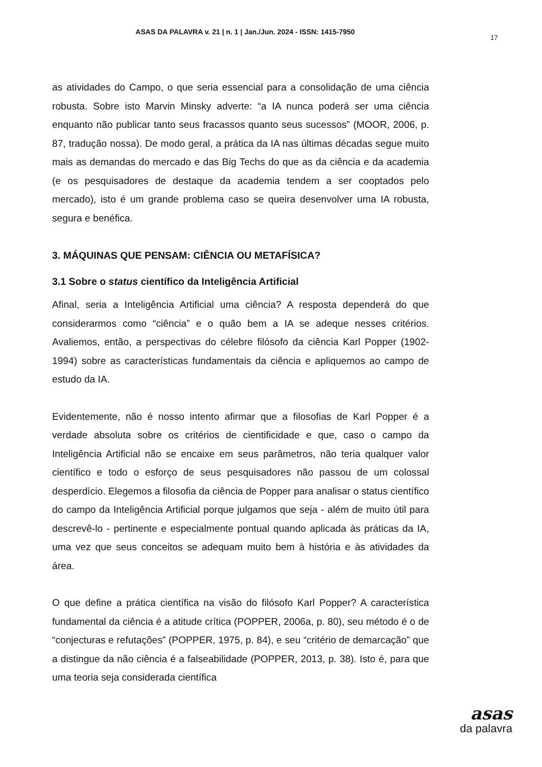ASAS DA PALAVRA v. 21 | n. 1 | Jan./Jun. 2024 - ISSN: 1415-7950
17
as atividades do Campo, o que seria essencial para a consolidação de uma ciência robusta. Sobre isto Marvin Minsky adverte: “a IA nunca poderá ser uma ciência enquanto não publicar tanto seus fracassos quanto seus sucessos” (MOOR, 2006, p. 87, tradução nossa). De modo geral, a prática da IA nas últimas décadas segue muito mais as demandas do mercado e das Big Techs do que as da ciência e da academia (e os pesquisadores de destaque da academia tendem a ser cooptados pelo mercado), isto é um grande problema caso se queira desenvolver uma IA robusta, segura e benéfica.
3. MÁQUINAS QUE PENSAM: CIÊNCIA OU METAFÍSICA?
3.1 Sobre o status científico da Inteligência Artificial
Afinal, seria a Inteligência Artificial uma ciência? A resposta dependerá do que considerarmos como “ciência” e o quão bem a IA se adeque nesses critérios. Avaliemos, então, a perspectivas do célebre filósofo da ciência Karl Popper (1902-1994) sobre as características fundamentais da ciência e apliquemos ao campo de estudo da IA.
Evidentemente, não é nosso intento afirmar que a filosofias de Karl Popper é a verdade absoluta sobre os critérios de cientificidade e que, caso o campo da Inteligência Artificial não se encaixe em seus parâmetros, não teria qualquer valor científico e todo o esforço de seus pesquisadores não passou de um colossal desperdício. Elegemos a filosofia da ciência de Popper para analisar o status científico do campo da Inteligência Artificial porque julgamos que seja - além de muito útil para descrevê-lo - pertinente e especialmente pontual quando aplicada às práticas da IA, uma vez que seus conceitos se adequam muito bem à história e às atividades da área.
O que define a prática científica na visão do filósofo Karl Popper? A característica fundamental da ciência é a atitude crítica (POPPER, 2006a, p. 80), seu método é o de “conjecturas e refutações” (POPPER, 1975, p. 84), e seu “critério de demarcação” que a distingue da não ciência é a falseabilidade (POPPER, 2013, p. 38). Isto é, para que uma teoria seja considerada científica
asas
da palavra